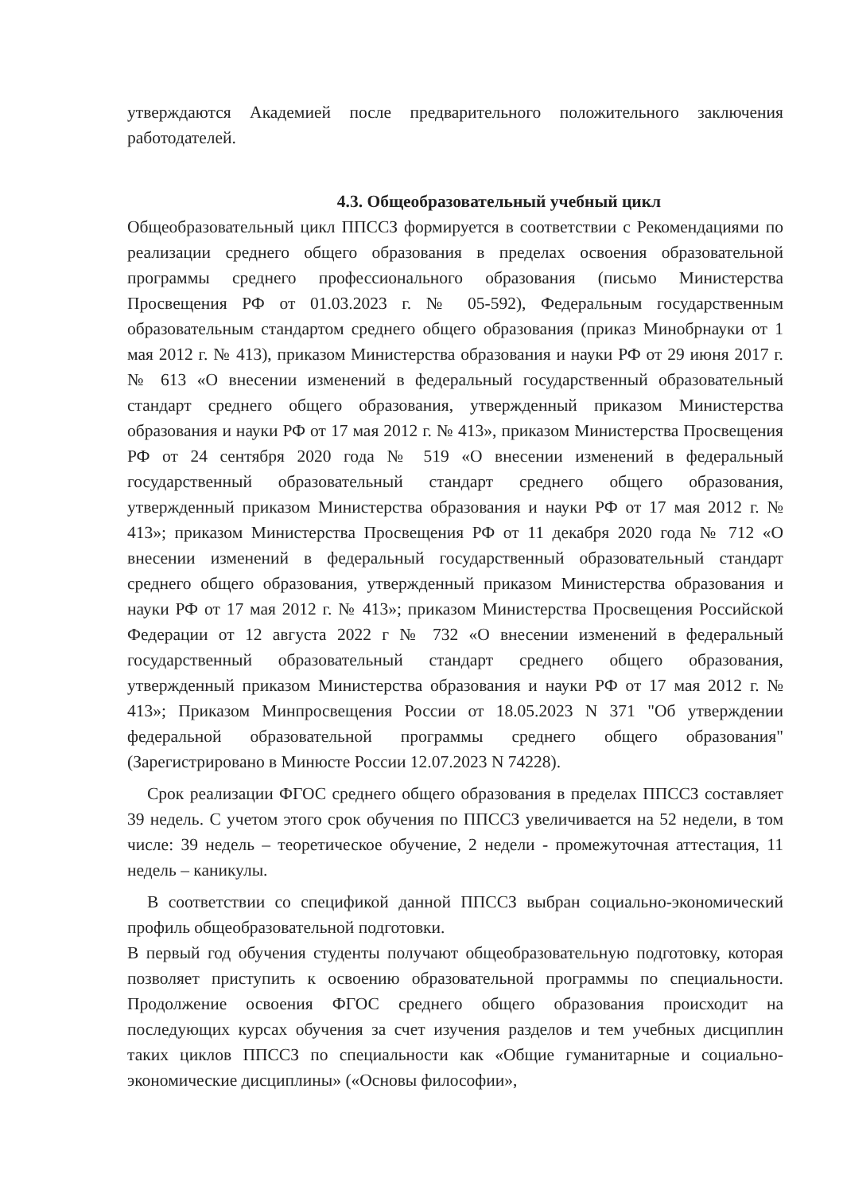утверждаются Академией после предварительного положительного заключения работодателей.
4.3. Общеобразовательный учебный цикл
Общеобразовательный цикл ППССЗ формируется в соответствии с Рекомендациями по реализации среднего общего образования в пределах освоения образовательной программы среднего профессионального образования (письмо Министерства Просвещения РФ от 01.03.2023 г. № 05-592), Федеральным государственным образовательным стандартом среднего общего образования (приказ Минобрнауки от 1 мая 2012 г. № 413), приказом Министерства образования и науки РФ от 29 июня 2017 г. № 613 «О внесении изменений в федеральный государственный образовательный стандарт среднего общего образования, утвержденный приказом Министерства образования и науки РФ от 17 мая 2012 г. № 413», приказом Министерства Просвещения РФ от 24 сентября 2020 года № 519 «О внесении изменений в федеральный государственный образовательный стандарт среднего общего образования, утвержденный приказом Министерства образования и науки РФ от 17 мая 2012 г. № 413»; приказом Министерства Просвещения РФ от 11 декабря 2020 года № 712 «О внесении изменений в федеральный государственный образовательный стандарт среднего общего образования, утвержденный приказом Министерства образования и науки РФ от 17 мая 2012 г. № 413»; приказом Министерства Просвещения Российской Федерации от 12 августа 2022 г № 732 «О внесении изменений в федеральный государственный образовательный стандарт среднего общего образования, утвержденный приказом Министерства образования и науки РФ от 17 мая 2012 г. № 413»; Приказом Минпросвещения России от 18.05.2023 N 371 "Об утверждении федеральной образовательной программы среднего общего образования" (Зарегистрировано в Минюсте России 12.07.2023 N 74228).
Срок реализации ФГОС среднего общего образования в пределах ППССЗ составляет 39 недель. С учетом этого срок обучения по ППССЗ увеличивается на 52 недели, в том числе: 39 недель – теоретическое обучение, 2 недели - промежуточная аттестация, 11 недель – каникулы.
В соответствии со спецификой данной ППССЗ выбран социально-экономический профиль общеобразовательной подготовки.
В первый год обучения студенты получают общеобразовательную подготовку, которая позволяет приступить к освоению образовательной программы по специальности. Продолжение освоения ФГОС среднего общего образования происходит на последующих курсах обучения за счет изучения разделов и тем учебных дисциплин таких циклов ППССЗ по специальности как «Общие гуманитарные и социально-экономические дисциплины» («Основы философии»,